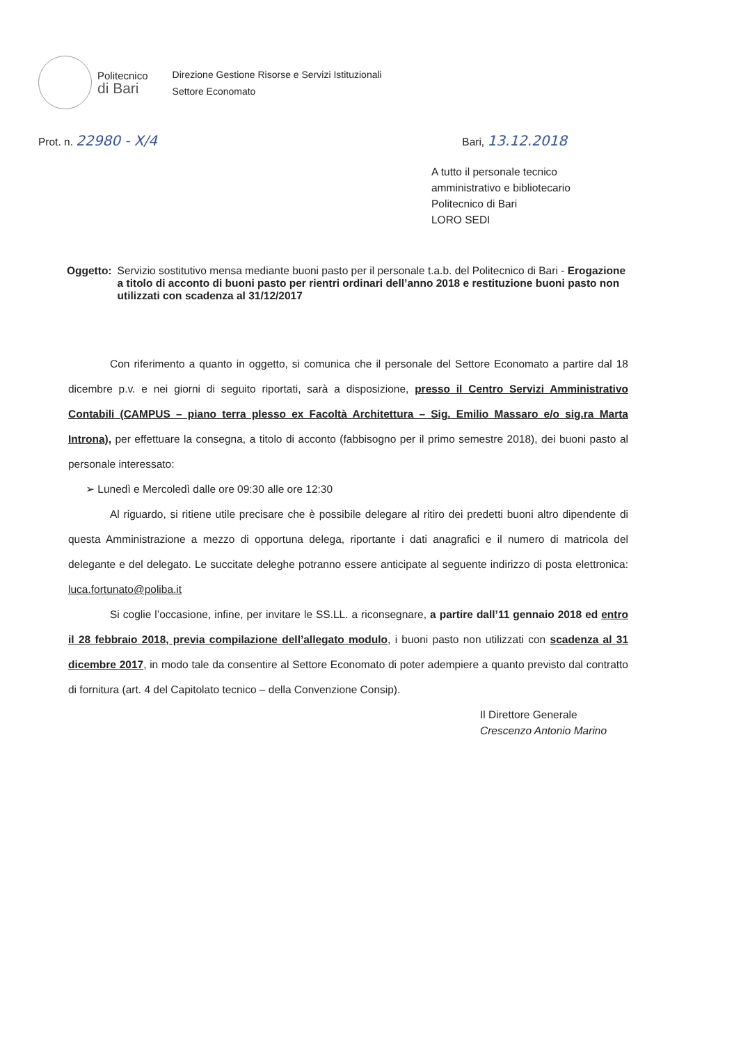Politecnico
di Bari
Direzione Gestione Risorse e Servizi Istituzionali
Settore Economato
Prot. n. 22980 - X/4
Bari, 13.12.2018
A tutto il personale tecnico
amministrativo e bibliotecario
Politecnico di Bari
LORO SEDI
Oggetto: Servizio sostitutivo mensa mediante buoni pasto per il personale t.a.b. del Politecnico di Bari - Erogazione a titolo di acconto di buoni pasto per rientri ordinari dell’anno 2018 e restituzione buoni pasto non utilizzati con scadenza al 31/12/2017
Con riferimento a quanto in oggetto, si comunica che il personale del Settore Economato a partire dal 18 dicembre p.v. e nei giorni di seguito riportati, sarà a disposizione, presso il Centro Servizi Amministrativo Contabili (CAMPUS – piano terra plesso ex Facoltà Architettura – Sig. Emilio Massaro e/o sig.ra Marta Introna), per effettuare la consegna, a titolo di acconto (fabbisogno per il primo semestre 2018), dei buoni pasto al personale interessato:
➢ Lunedì e Mercoledì dalle ore 09:30 alle ore 12:30
Al riguardo, si ritiene utile precisare che è possibile delegare al ritiro dei predetti buoni altro dipendente di questa Amministrazione a mezzo di opportuna delega, riportante i dati anagrafici e il numero di matricola del delegante e del delegato. Le succitate deleghe potranno essere anticipate al seguente indirizzo di posta elettronica: luca.fortunato@poliba.it
Si coglie l’occasione, infine, per invitare le SS.LL. a riconsegnare, a partire dall’11 gennaio 2018 ed entro il 28 febbraio 2018, previa compilazione dell’allegato modulo, i buoni pasto non utilizzati con scadenza al 31 dicembre 2017, in modo tale da consentire al Settore Economato di poter adempiere a quanto previsto dal contratto di fornitura (art. 4 del Capitolato tecnico – della Convenzione Consip).
Il Direttore Generale
Crescenzo Antonio Marino